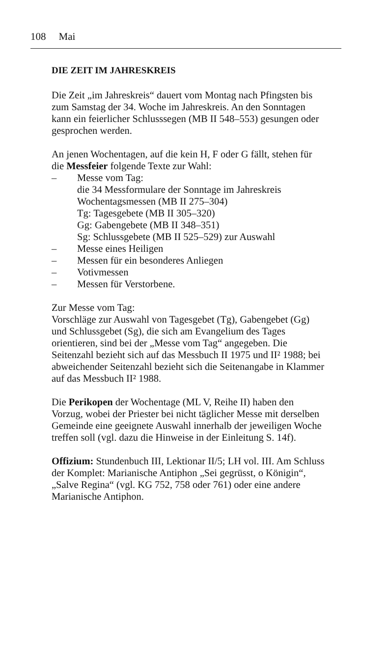108 Mai
DIE ZEIT IM JAHRESKREIS
Die Zeit „im Jahreskreis“ dauert vom Montag nach Pfingsten bis zum Samstag der 34. Woche im Jahreskreis. An den Sonntagen kann ein feierlicher Schlusssegen (MB II 548–553) gesungen oder gesprochen werden.
An jenen Wochentagen, auf die kein H, F oder G fällt, stehen für die Messfeier folgende Texte zur Wahl:
– Messe vom Tag:
die 34 Messformulare der Sonntage im Jahreskreis
Wochentagsmessen (MB II 275–304)
Tg: Tagesgebete (MB II 305–320)
Gg: Gabengebete (MB II 348–351)
Sg: Schlussgebete (MB II 525–529) zur Auswahl
– Messe eines Heiligen
– Messen für ein besonderes Anliegen
– Votivmessen
– Messen für Verstorbene.
Zur Messe vom Tag:
Vorschläge zur Auswahl von Tagesgebet (Tg), Gabengebet (Gg) und Schlussgebet (Sg), die sich am Evangelium des Tages orientieren, sind bei der „Messe vom Tag“ angegeben. Die Seitenzahl bezieht sich auf das Messbuch II 1975 und II² 1988; bei abweichender Seitenzahl bezieht sich die Seitenangabe in Klammer auf das Messbuch II² 1988.
Die Perikopen der Wochentage (ML V, Reihe II) haben den Vorzug, wobei der Priester bei nicht täglicher Messe mit derselben Gemeinde eine geeignete Auswahl innerhalb der jeweiligen Woche treffen soll (vgl. dazu die Hinweise in der Einleitung S. 14f).
Offizium: Stundenbuch III, Lektionar II/5; LH vol. III. Am Schluss der Komplet: Marianische Antiphon „Sei gegrüsst, o Königin“, „Salve Regina“ (vgl. KG 752, 758 oder 761) oder eine andere Marianische Antiphon.